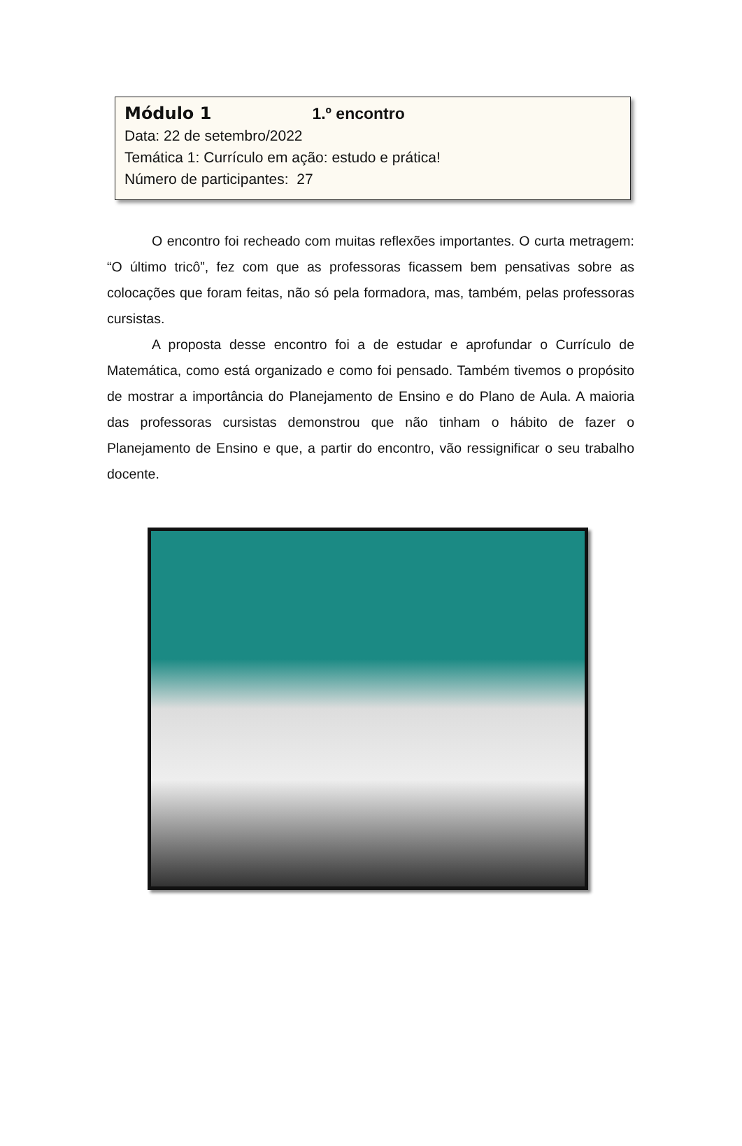Módulo 1 1.º encontro
Data: 22 de setembro/2022
Temática 1: Currículo em ação: estudo e prática!
Número de participantes: 27
O encontro foi recheado com muitas reflexões importantes. O curta metragem: “O último tricô”, fez com que as professoras ficassem bem pensativas sobre as colocações que foram feitas, não só pela formadora, mas, também, pelas professoras cursistas.
A proposta desse encontro foi a de estudar e aprofundar o Currículo de Matemática, como está organizado e como foi pensado. Também tivemos o propósito de mostrar a importância do Planejamento de Ensino e do Plano de Aula. A maioria das professoras cursistas demonstrou que não tinham o hábito de fazer o Planejamento de Ensino e que, a partir do encontro, vão ressignificar o seu trabalho docente.